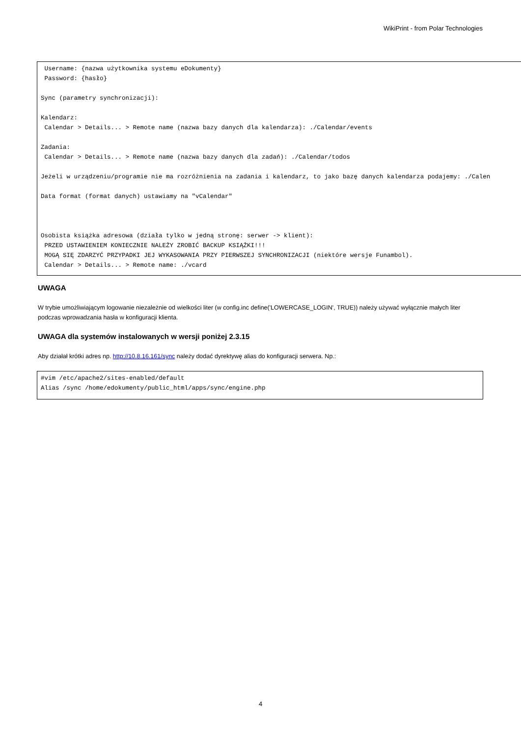WikiPrint - from Polar Technologies
 Username: {nazwa użytkownika systemu eDokumenty}
 Password: {hasło}

Sync (parametry synchronizacji):

Kalendarz:
 Calendar > Details... > Remote name (nazwa bazy danych dla kalendarza): ./Calendar/events

Zadania:
 Calendar > Details... > Remote name (nazwa bazy danych dla zadań): ./Calendar/todos

Jeżeli w urządzeniu/programie nie ma rozróżnienia na zadania i kalendarz, to jako bazę danych kalendarza podajemy: ./Calen

Data format (format danych) ustawiamy na "vCalendar"



Osobista książka adresowa (działa tylko w jedną stronę: serwer -> klient):
 PRZED USTAWIENIEM KONIECZNIE NALEŻY ZROBIĆ BACKUP KSIĄŻKI!!!
 MOGĄ SIĘ ZDARZYĆ PRZYPADKI JEJ WYKASOWANIA PRZY PIERWSZEJ SYNCHRONIZACJI (niektóre wersje Funambol).
 Calendar > Details... > Remote name: ./vcard
UWAGA
W trybie umożliwiającym logowanie niezależnie od wielkości liter (w config.inc define('LOWERCASE_LOGIN', TRUE)) należy używać wyłącznie małych liter podczas wprowadzania hasła w konfiguracji klienta.
UWAGA dla systemów instalowanych w wersji poniżej 2.3.15
Aby działał krótki adres np. http://10.8.16.161/sync należy dodać dyrektywę alias do konfiguracji serwera. Np.:
#vim /etc/apache2/sites-enabled/default
Alias /sync /home/edokumenty/public_html/apps/sync/engine.php
4